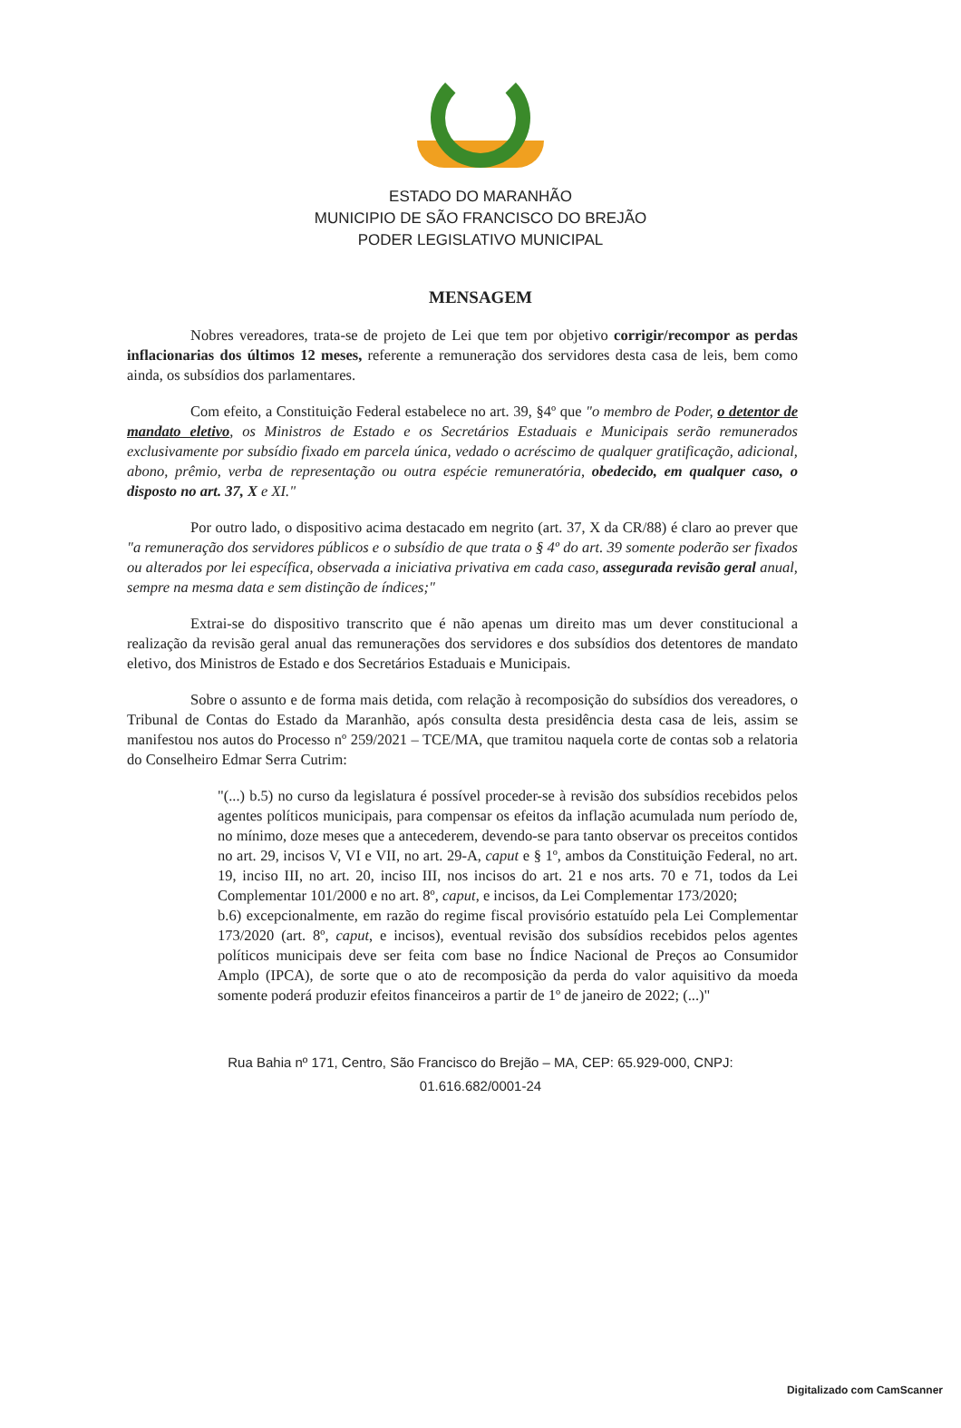ESTADO DO MARANHÃO
MUNICIPIO DE SÃO FRANCISCO DO BREJÃO
PODER LEGISLATIVO MUNICIPAL
MENSAGEM
Nobres vereadores, trata-se de projeto de Lei que tem por objetivo corrigir/recompor as perdas inflacionarias dos últimos 12 meses, referente a remuneração dos servidores desta casa de leis, bem como ainda, os subsídios dos parlamentares.
Com efeito, a Constituição Federal estabelece no art. 39, §4º que "o membro de Poder, o detentor de mandato eletivo, os Ministros de Estado e os Secretários Estaduais e Municipais serão remunerados exclusivamente por subsídio fixado em parcela única, vedado o acréscimo de qualquer gratificação, adicional, abono, prêmio, verba de representação ou outra espécie remuneratória, obedecido, em qualquer caso, o disposto no art. 37, X e XI."
Por outro lado, o dispositivo acima destacado em negrito (art. 37, X da CR/88) é claro ao prever que "a remuneração dos servidores públicos e o subsídio de que trata o § 4º do art. 39 somente poderão ser fixados ou alterados por lei específica, observada a iniciativa privativa em cada caso, assegurada revisão geral anual, sempre na mesma data e sem distinção de índices;"
Extrai-se do dispositivo transcrito que é não apenas um direito mas um dever constitucional a realização da revisão geral anual das remunerações dos servidores e dos subsídios dos detentores de mandato eletivo, dos Ministros de Estado e dos Secretários Estaduais e Municipais.
Sobre o assunto e de forma mais detida, com relação à recomposição do subsídios dos vereadores, o Tribunal de Contas do Estado da Maranhão, após consulta desta presidência desta casa de leis, assim se manifestou nos autos do Processo nº 259/2021 – TCE/MA, que tramitou naquela corte de contas sob a relatoria do Conselheiro Edmar Serra Cutrim:
"(...) b.5) no curso da legislatura é possível proceder-se à revisão dos subsídios recebidos pelos agentes políticos municipais, para compensar os efeitos da inflação acumulada num período de, no mínimo, doze meses que a antecederem, devendo-se para tanto observar os preceitos contidos no art. 29, incisos V, VI e VII, no art. 29-A, caput e § 1º, ambos da Constituição Federal, no art. 19, inciso III, no art. 20, inciso III, nos incisos do art. 21 e nos arts. 70 e 71, todos da Lei Complementar 101/2000 e no art. 8º, caput, e incisos, da Lei Complementar 173/2020;
b.6) excepcionalmente, em razão do regime fiscal provisório estatuído pela Lei Complementar 173/2020 (art. 8º, caput, e incisos), eventual revisão dos subsídios recebidos pelos agentes políticos municipais deve ser feita com base no Índice Nacional de Preços ao Consumidor Amplo (IPCA), de sorte que o ato de recomposição da perda do valor aquisitivo da moeda somente poderá produzir efeitos financeiros a partir de 1º de janeiro de 2022; (...)"
Rua Bahia nº 171, Centro, São Francisco do Brejão – MA, CEP: 65.929-000, CNPJ:
01.616.682/0001-24
Digitalizado com CamScanner